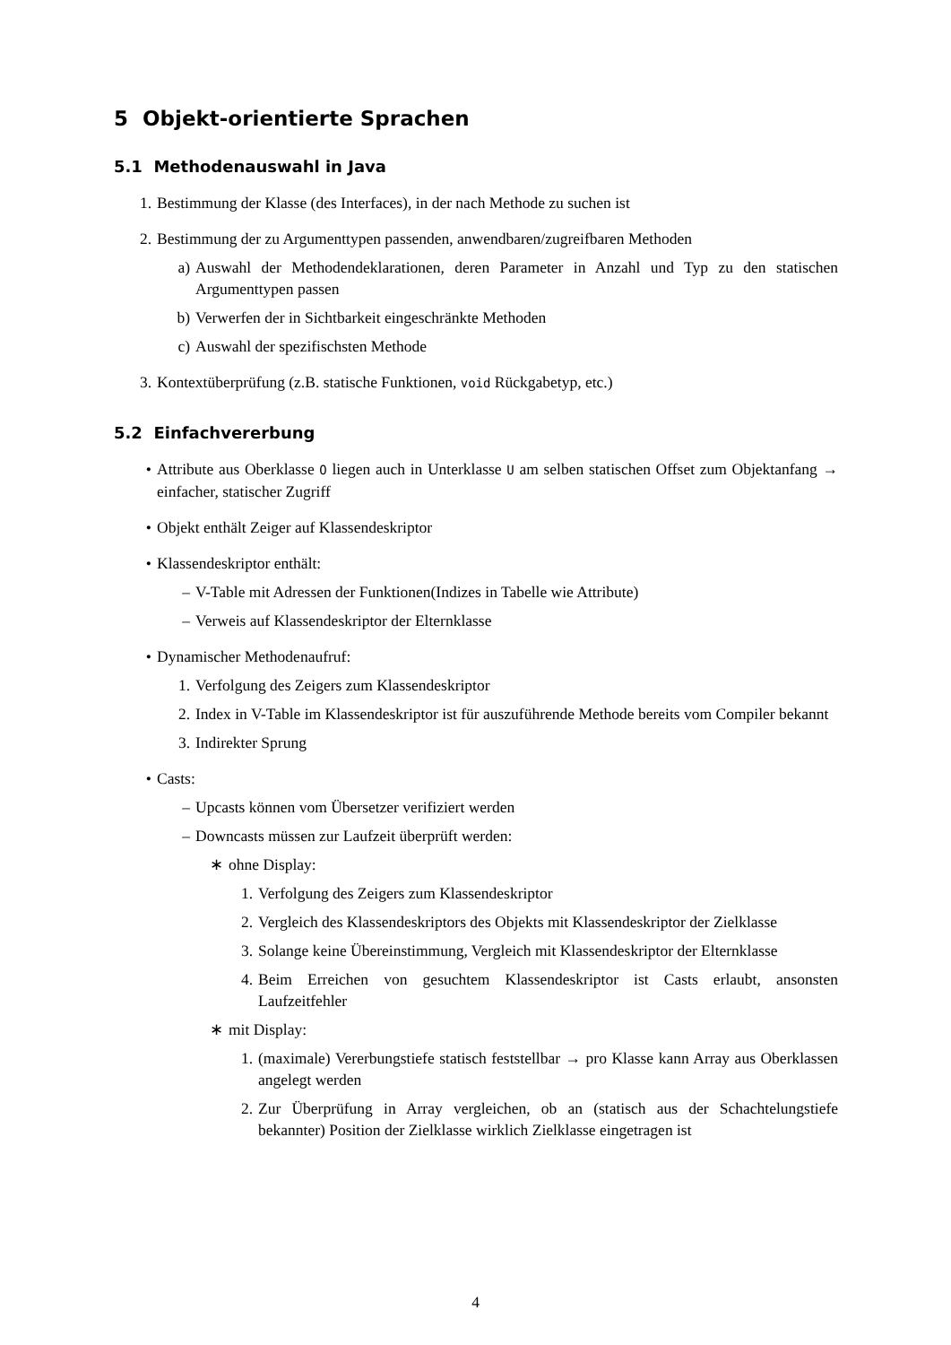5 Objekt-orientierte Sprachen
5.1 Methodenauswahl in Java
1. Bestimmung der Klasse (des Interfaces), in der nach Methode zu suchen ist
2. Bestimmung der zu Argumenttypen passenden, anwendbaren/zugreifbaren Methoden
a) Auswahl der Methodendeklarationen, deren Parameter in Anzahl und Typ zu den statischen Argumenttypen passen
b) Verwerfen der in Sichtbarkeit eingeschränkte Methoden
c) Auswahl der spezifischsten Methode
3. Kontextüberprüfung (z.B. statische Funktionen, void Rückgabetyp, etc.)
5.2 Einfachvererbung
• Attribute aus Oberklasse O liegen auch in Unterklasse U am selben statischen Offset zum Objektanfang → einfacher, statischer Zugriff
• Objekt enthält Zeiger auf Klassendeskriptor
• Klassendeskriptor enthält:
– V-Table mit Adressen der Funktionen(Indizes in Tabelle wie Attribute)
– Verweis auf Klassendeskriptor der Elternklasse
• Dynamischer Methodenaufruf:
1. Verfolgung des Zeigers zum Klassendeskriptor
2. Index in V-Table im Klassendeskriptor ist für auszuführende Methode bereits vom Compiler bekannt
3. Indirekter Sprung
• Casts:
– Upcasts können vom Übersetzer verifiziert werden
– Downcasts müssen zur Laufzeit überprüft werden:
∗ ohne Display:
1. Verfolgung des Zeigers zum Klassendeskriptor
2. Vergleich des Klassendeskriptors des Objekts mit Klassendeskriptor der Zielklasse
3. Solange keine Übereinstimmung, Vergleich mit Klassendeskriptor der Elternklasse
4. Beim Erreichen von gesuchtem Klassendeskriptor ist Casts erlaubt, ansonsten Laufzeitfehler
∗ mit Display:
1. (maximale) Vererbungstiefe statisch feststellbar → pro Klasse kann Array aus Oberklassen angelegt werden
2. Zur Überprüfung in Array vergleichen, ob an (statisch aus der Schachtelungstiefe bekannter) Position der Zielklasse wirklich Zielklasse eingetragen ist
4